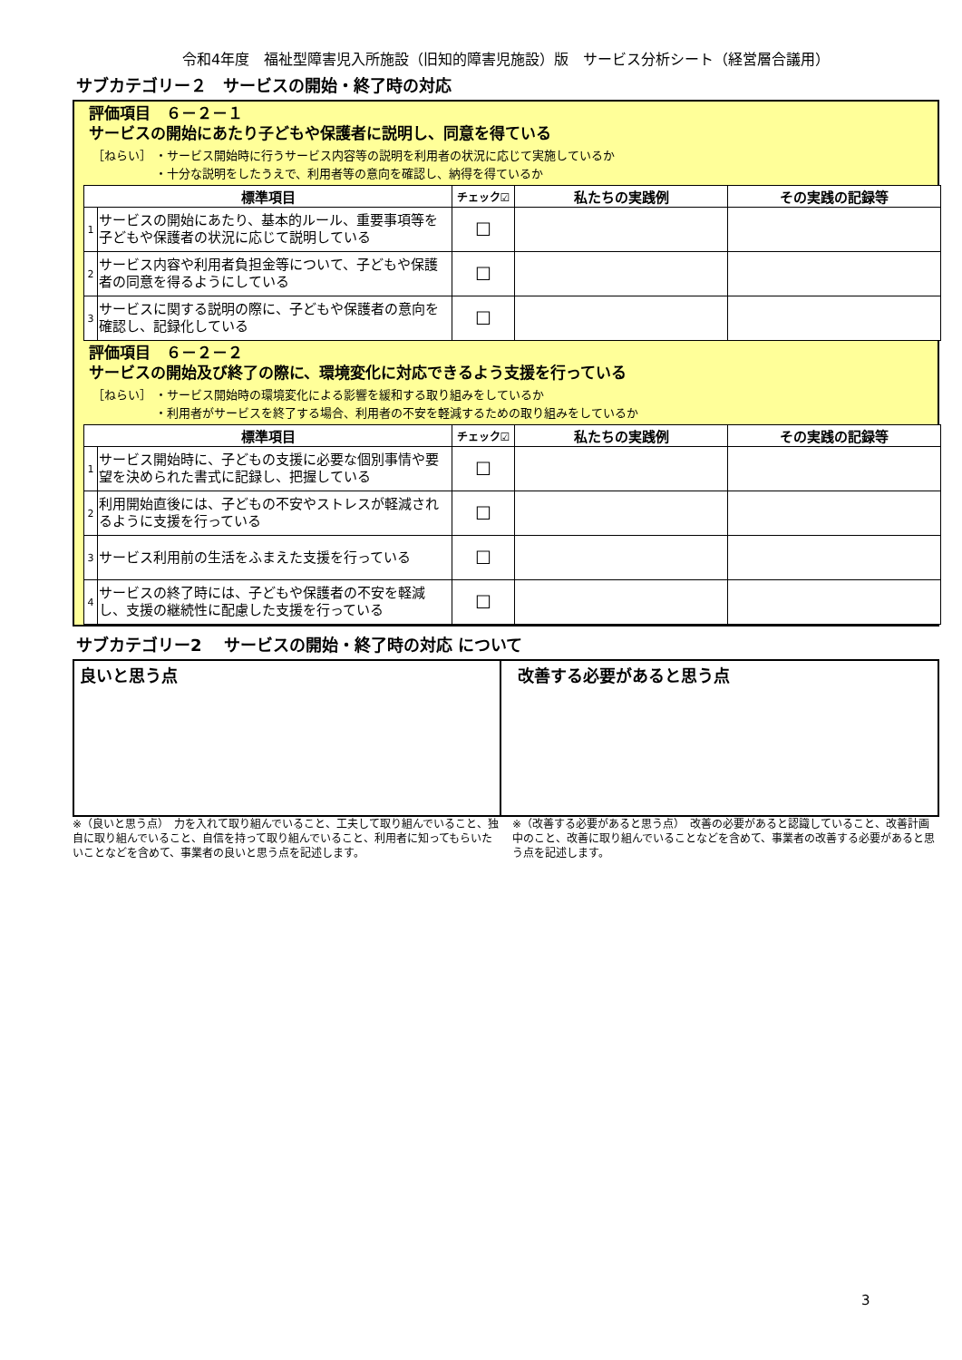令和4年度　福祉型障害児入所施設（旧知的障害児施設）版　サービス分析シート（経営層合議用）
サブカテゴリー２　サービスの開始・終了時の対応
評価項目　６－２－１
サービスの開始にあたり子どもや保護者に説明し、同意を得ている
［ねらい］ ・サービス開始時に行うサービス内容等の説明を利用者の状況に応じて実施しているか
　　　　　 ・十分な説明をしたうえで、利用者等の意向を確認し、納得を得ているか
| 標準項目 | | チェック☑ | 私たちの実践例 | その実践の記録等 |
| --- | --- | --- | --- | --- |
| 1 | サービスの開始にあたり、基本的ルール、重要事項等を子どもや保護者の状況に応じて説明している | ☐ | | |
| 2 | サービス内容や利用者負担金等について、子どもや保護者の同意を得るようにしている | ☐ | | |
| 3 | サービスに関する説明の際に、子どもや保護者の意向を確認し、記録化している | ☐ | | |
評価項目　６－２－２
サービスの開始及び終了の際に、環境変化に対応できるよう支援を行っている
［ねらい］ ・サービス開始時の環境変化による影響を緩和する取り組みをしているか
　　　　　 ・利用者がサービスを終了する場合、利用者の不安を軽減するための取り組みをしているか
| 標準項目 | | チェック☑ | 私たちの実践例 | その実践の記録等 |
| --- | --- | --- | --- | --- |
| 1 | サービス開始時に、子どもの支援に必要な個別事情や要望を決められた書式に記録し、把握している | ☐ | | |
| 2 | 利用開始直後には、子どもの不安やストレスが軽減されるように支援を行っている | ☐ | | |
| 3 | サービス利用前の生活をふまえた支援を行っている | ☐ | | |
| 4 | サービスの終了時には、子どもや保護者の不安を軽減し、支援の継続性に配慮した支援を行っている | ☐ | | |
サブカテゴリー2　 サービスの開始・終了時の対応 について
良いと思う点 改善する必要があると思う点
※（良いと思う点）　力を入れて取り組んでいること、工夫して取り組んでいること、独自に取り組んでいること、自信を持って取り組んでいること、利用者に知ってもらいたいことなどを含めて、事業者の良いと思う点を記述します。
※（改善する必要があると思う点）　改善の必要があると認識していること、改善計画中のこと、改善に取り組んでいることなどを含めて、事業者の改善する必要があると思う点を記述します。
3